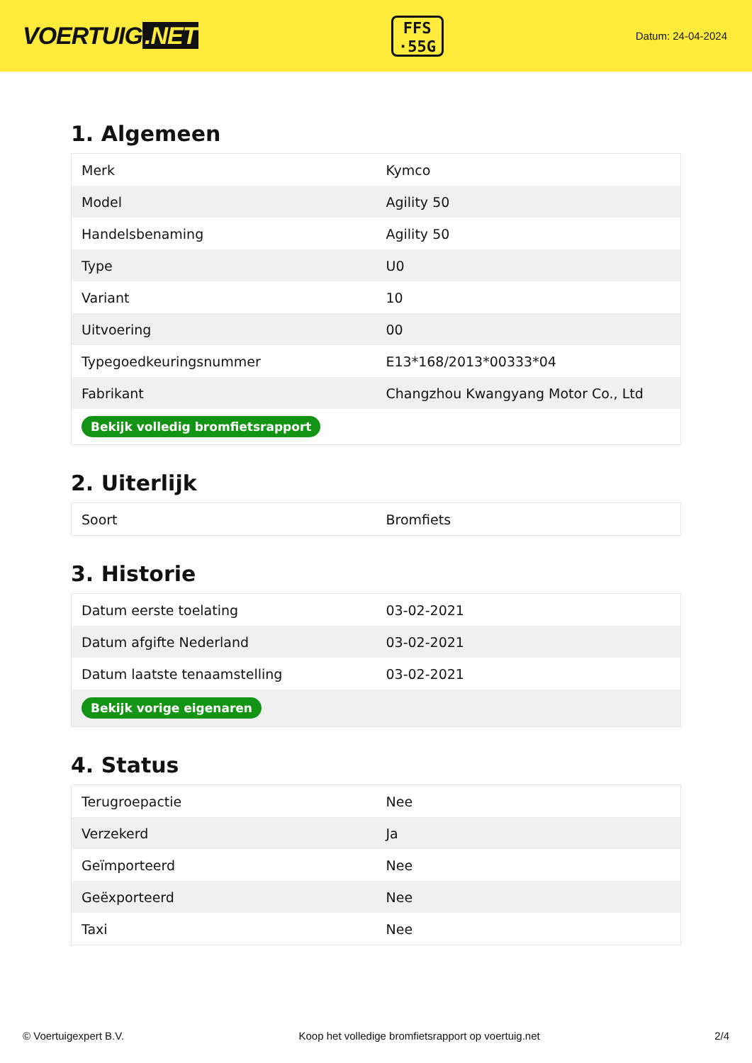VOERTUIG.NET
FFS
·55G
Datum: 24-04-2024
1. Algemeen
| Merk | Kymco |
| Model | Agility 50 |
| Handelsbenaming | Agility 50 |
| Type | U0 |
| Variant | 10 |
| Uitvoering | 00 |
| Typegoedkeuringsnummer | E13*168/2013*00333*04 |
| Fabrikant | Changzhou Kwangyang Motor Co., Ltd |
| Bekijk volledig bromfietsrapport | |
2. Uiterlijk
| Soort | Bromfiets |
3. Historie
| Datum eerste toelating | 03-02-2021 |
| Datum afgifte Nederland | 03-02-2021 |
| Datum laatste tenaamstelling | 03-02-2021 |
| Bekijk vorige eigenaren | |
4. Status
| Terugroepactie | Nee |
| Verzekerd | Ja |
| Geïmporteerd | Nee |
| Geëxporteerd | Nee |
| Taxi | Nee |
© Voertuigexpert B.V. Koop het volledige bromfietsrapport op voertuig.net 2/4